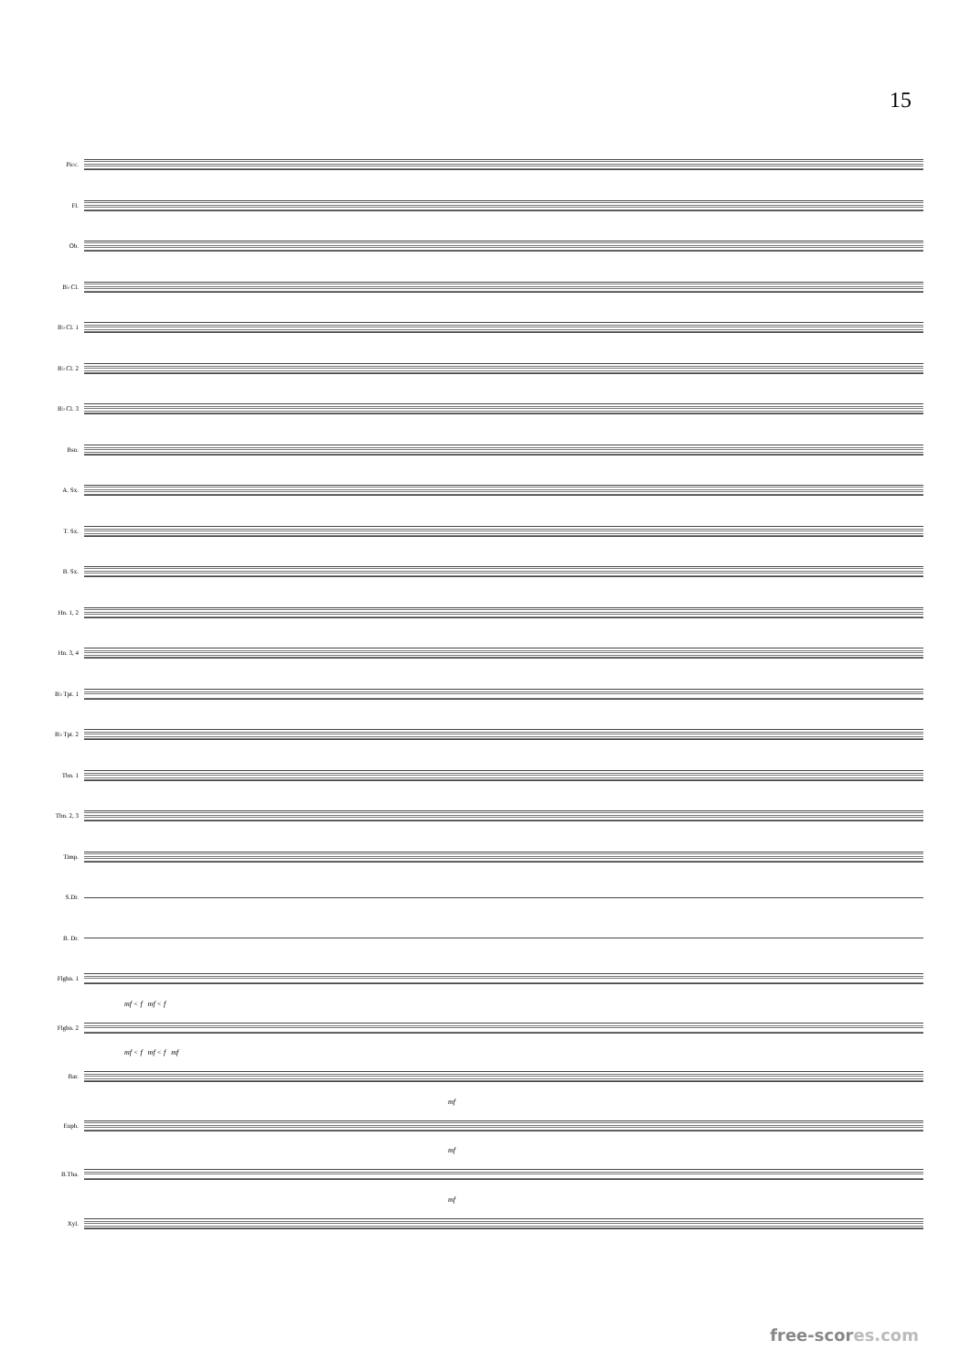15
Picc.
Fl.
Ob.
B♭ Cl.
B♭ Cl. 1
B♭ Cl. 2
B♭ Cl. 3
Bsn.
A. Sx.
T. Sx.
B. Sx.
Hn. 1, 2
Hn. 3, 4
B♭ Tpt. 1
B♭ Tpt. 2
Tbn. 1
Tbn. 2, 3
Timp.
S.Dr.
B. Dr.
Flghn. 1
mf < f mf < f
Flghn. 2
mf < f mf < f mf
Bar.
mf
Euph.
mf
B.Tba.
mf
Xyl.
free-scores.com